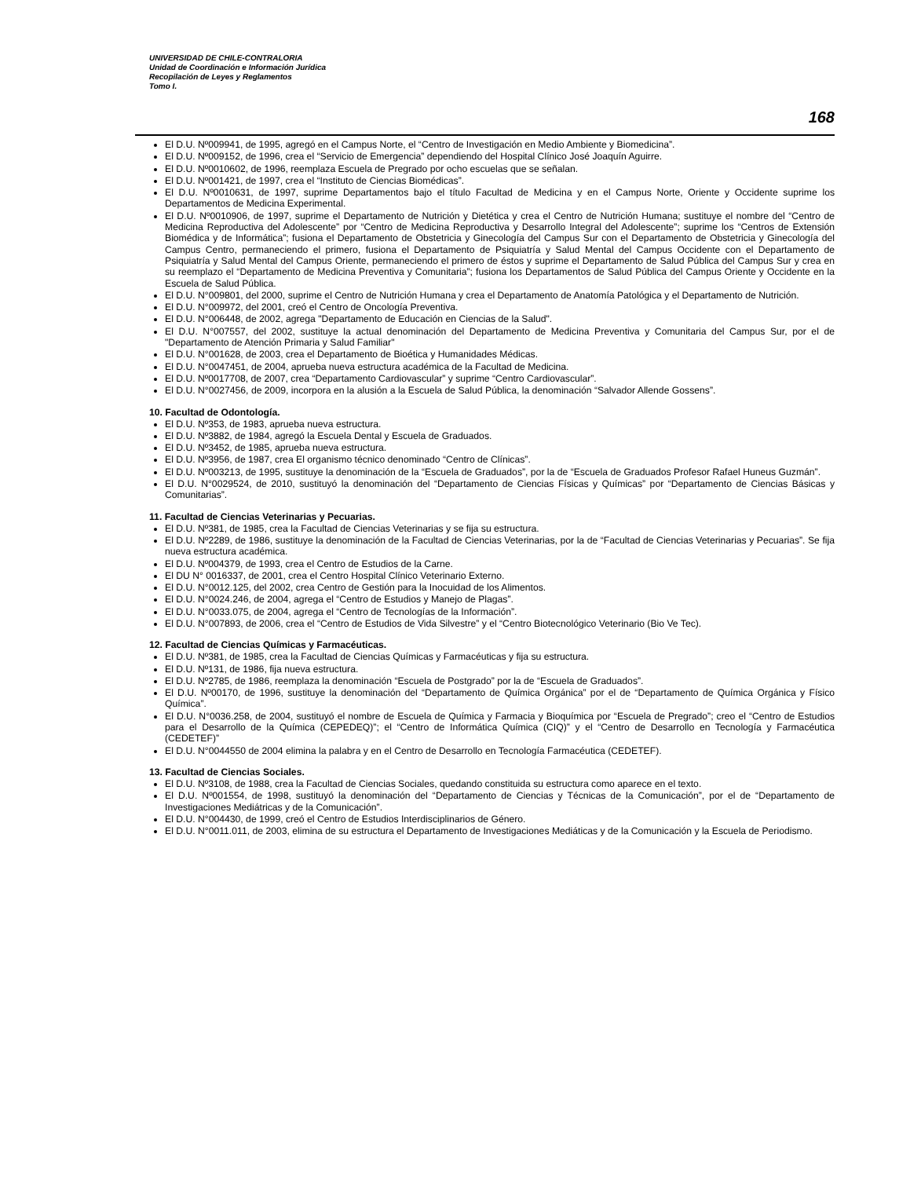UNIVERSIDAD DE CHILE-CONTRALORIA
Unidad de Coordinación e Información Jurídica
Recopilación de Leyes y Reglamentos
Tomo I.
168
El D.U. Nº009941, de 1995, agregó en el Campus Norte, el “Centro de Investigación en Medio Ambiente y Biomedicina”.
El D.U. Nº009152, de 1996, crea el “Servicio de Emergencia” dependiendo del Hospital Clínico José Joaquín Aguirre.
El D.U. Nº0010602, de 1996, reemplaza Escuela de Pregrado por ocho escuelas que se señalan.
El D.U. Nº001421, de 1997, crea el “Instituto de Ciencias Biomédicas”.
El D.U. Nº0010631, de 1997, suprime Departamentos bajo el título Facultad de Medicina y en el Campus Norte, Oriente y Occidente suprime los Departamentos de Medicina Experimental.
El D.U. Nº0010906, de 1997, suprime el Departamento de Nutrición y Dietética y crea el Centro de Nutrición Humana; sustituye el nombre del “Centro de Medicina Reproductiva del Adolescente” por “Centro de Medicina Reproductiva y Desarrollo Integral del Adolescente”; suprime los “Centros de Extensión Biomédica y de Informática”; fusiona el Departamento de Obstetricia y Ginecología del Campus Sur con el Departamento de Obstetricia y Ginecología del Campus Centro, permaneciendo el primero, fusiona el Departamento de Psiquiatría y Salud Mental del Campus Occidente con el Departamento de Psiquiatría y Salud Mental del Campus Oriente, permaneciendo el primero de éstos y suprime el Departamento de Salud Pública del Campus Sur y crea en su reemplazo el “Departamento de Medicina Preventiva y Comunitaria”; fusiona los Departamentos de Salud Pública del Campus Oriente y Occidente en la Escuela de Salud Pública.
El D.U. N°009801, del 2000, suprime el Centro de Nutrición Humana y crea el Departamento de Anatomía Patológica y el Departamento de Nutrición.
El D.U. N°009972, del 2001, creó el Centro de Oncología Preventiva.
El D.U. N°006448, de 2002, agrega "Departamento de Educación en Ciencias de la Salud".
El D.U. N°007557, del 2002, sustituye la actual denominación del Departamento de Medicina Preventiva y Comunitaria del Campus Sur, por el de "Departamento de Atención Primaria y Salud Familiar"
El D.U. N°001628, de 2003, crea el Departamento de Bioética y Humanidades Médicas.
El D.U. N°0047451, de 2004, aprueba nueva estructura académica de la Facultad de Medicina.
El D.U. Nº0017708, de 2007, crea “Departamento Cardiovascular” y suprime “Centro Cardiovascular”.
El D.U. N°0027456, de 2009, incorpora en la alusión a la Escuela de Salud Pública, la denominación “Salvador Allende Gossens”.
10. Facultad de Odontología.
El D.U. Nº353, de 1983, aprueba nueva estructura.
El D.U. Nº3882, de 1984, agregó la Escuela Dental y Escuela de Graduados.
El D.U. Nº3452, de 1985, aprueba nueva estructura.
El D.U. Nº3956, de 1987, crea El organismo técnico denominado “Centro de Clínicas”.
El D.U. Nº003213, de 1995, sustituye la denominación de la “Escuela de Graduados”, por la de “Escuela de Graduados Profesor Rafael Huneus Guzmán”.
El D.U. N°0029524, de 2010, sustituyó la denominación del “Departamento de Ciencias Físicas y Químicas” por “Departamento de Ciencias Básicas y Comunitarias”.
11. Facultad de Ciencias Veterinarias y Pecuarias.
El D.U. Nº381, de 1985, crea la Facultad de Ciencias Veterinarias y se fija su estructura.
El D.U. Nº2289, de 1986, sustituye la denominación de la Facultad de Ciencias Veterinarias, por la de “Facultad de Ciencias Veterinarias y Pecuarias”. Se fija nueva estructura académica.
El D.U. Nº004379, de 1993, crea el Centro de Estudios de la Carne.
El DU N° 0016337, de 2001, crea el Centro Hospital Clínico Veterinario Externo.
El D.U. N°0012.125, del 2002, crea Centro de Gestión para la Inocuidad de los Alimentos.
El D.U. N°0024.246, de 2004, agrega el “Centro de Estudios y Manejo de Plagas”.
El D.U. N°0033.075, de 2004, agrega el “Centro de Tecnologías de la Información”.
El D.U. N°007893, de 2006, crea el “Centro de Estudios de Vida Silvestre” y el “Centro Biotecnológico Veterinario (Bio Ve Tec).
12. Facultad de Ciencias Químicas y Farmacéuticas.
El D.U. Nº381, de 1985, crea la Facultad de Ciencias Químicas y Farmacéuticas y fija su estructura.
El D.U. Nº131, de 1986, fija nueva estructura.
El D.U. Nº2785, de 1986, reemplaza la denominación “Escuela de Postgrado” por la de “Escuela de Graduados”.
El D.U. Nº00170, de 1996, sustituye la denominación del “Departamento de Química Orgánica” por el de “Departamento de Química Orgánica y Físico Química”.
El D.U. N°0036.258, de 2004, sustituyó el nombre de Escuela de Química y Farmacia y Bioquímica por “Escuela de Pregrado”; creo el “Centro de Estudios para el Desarrollo de la Química (CEPEDEQ)”; el “Centro de Informática Química (CIQ)” y el “Centro de Desarrollo en Tecnología y Farmacéutica (CEDETEF)”
El D.U. N°0044550 de 2004 elimina la palabra y en el Centro de Desarrollo en Tecnología Farmacéutica (CEDETEF).
13. Facultad de Ciencias Sociales.
El D.U. Nº3108, de 1988, crea la Facultad de Ciencias Sociales, quedando constituida su estructura como aparece en el texto.
El D.U. Nº001554, de 1998, sustituyó la denominación del “Departamento de Ciencias y Técnicas de la Comunicación”, por el de “Departamento de Investigaciones Mediátricas y de la Comunicación”.
El D.U. N°004430, de 1999, creó el Centro de Estudios Interdisciplinarios de Género.
El D.U. N°0011.011, de 2003, elimina de su estructura el Departamento de Investigaciones Mediáticas y de la Comunicación y la Escuela de Periodismo.